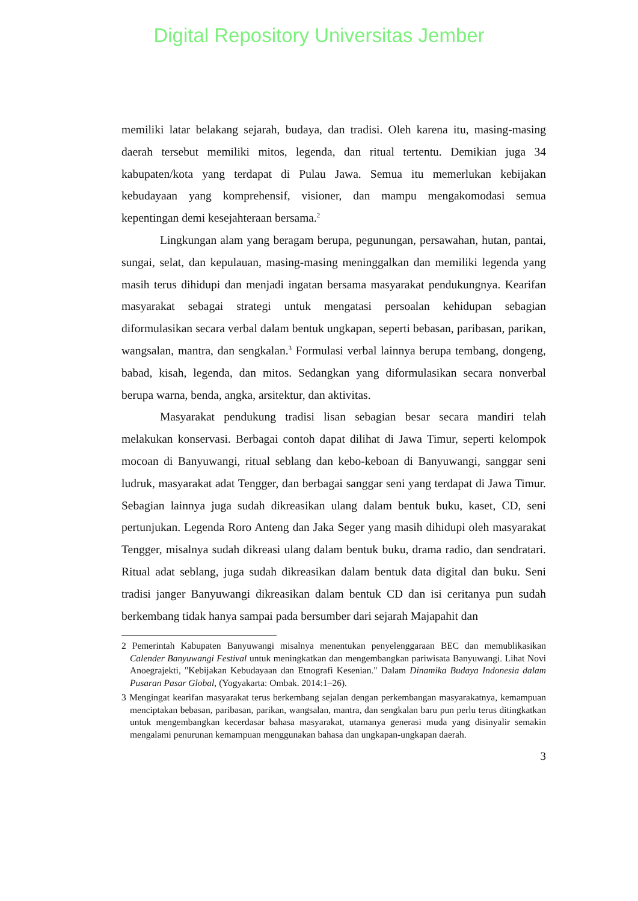Digital Repository Universitas Jember
memiliki latar belakang sejarah, budaya, dan tradisi. Oleh karena itu, masing-masing daerah tersebut memiliki mitos, legenda, dan ritual tertentu. Demikian juga 34 kabupaten/kota yang terdapat di Pulau Jawa. Semua itu memerlukan kebijakan kebudayaan yang komprehensif, visioner, dan mampu mengakomodasi semua kepentingan demi kesejahteraan bersama.<sup>2</sup>
Lingkungan alam yang beragam berupa, pegunungan, persawahan, hutan, pantai, sungai, selat, dan kepulauan, masing-masing meninggalkan dan memiliki legenda yang masih terus dihidupi dan menjadi ingatan bersama masyarakat pendukungnya. Kearifan masyarakat sebagai strategi untuk mengatasi persoalan kehidupan sebagian diformulasikan secara verbal dalam bentuk ungkapan, seperti bebasan, paribasan, parikan, wangsalan, mantra, dan sengkalan.<sup>3</sup> Formulasi verbal lainnya berupa tembang, dongeng, babad, kisah, legenda, dan mitos. Sedangkan yang diformulasikan secara nonverbal berupa warna, benda, angka, arsitektur, dan aktivitas.
Masyarakat pendukung tradisi lisan sebagian besar secara mandiri telah melakukan konservasi. Berbagai contoh dapat dilihat di Jawa Timur, seperti kelompok mocoan di Banyuwangi, ritual seblang dan kebo-keboan di Banyuwangi, sanggar seni ludruk, masyarakat adat Tengger, dan berbagai sanggar seni yang terdapat di Jawa Timur. Sebagian lainnya juga sudah dikreasikan ulang dalam bentuk buku, kaset, CD, seni pertunjukan. Legenda Roro Anteng dan Jaka Seger yang masih dihidupi oleh masyarakat Tengger, misalnya sudah dikreasi ulang dalam bentuk buku, drama radio, dan sendratari. Ritual adat seblang, juga sudah dikreasikan dalam bentuk data digital dan buku. Seni tradisi janger Banyuwangi dikreasikan dalam bentuk CD dan isi ceritanya pun sudah berkembang tidak hanya sampai pada bersumber dari sejarah Majapahit dan
2 Pemerintah Kabupaten Banyuwangi misalnya menentukan penyelenggaraan BEC dan memublikasikan Calender Banyuwangi Festival untuk meningkatkan dan mengembangkan pariwisata Banyuwangi. Lihat Novi Anoegrajekti, "Kebijakan Kebudayaan dan Etnografi Kesenian." Dalam Dinamika Budaya Indonesia dalam Pusaran Pasar Global, (Yogyakarta: Ombak. 2014:1–26).
3 Mengingat kearifan masyarakat terus berkembang sejalan dengan perkembangan masyarakatnya, kemampuan menciptakan bebasan, paribasan, parikan, wangsalan, mantra, dan sengkalan baru pun perlu terus ditingkatkan untuk mengembangkan kecerdasar bahasa masyarakat, utamanya generasi muda yang disinyalir semakin mengalami penurunan kemampuan menggunakan bahasa dan ungkapan-ungkapan daerah.
3